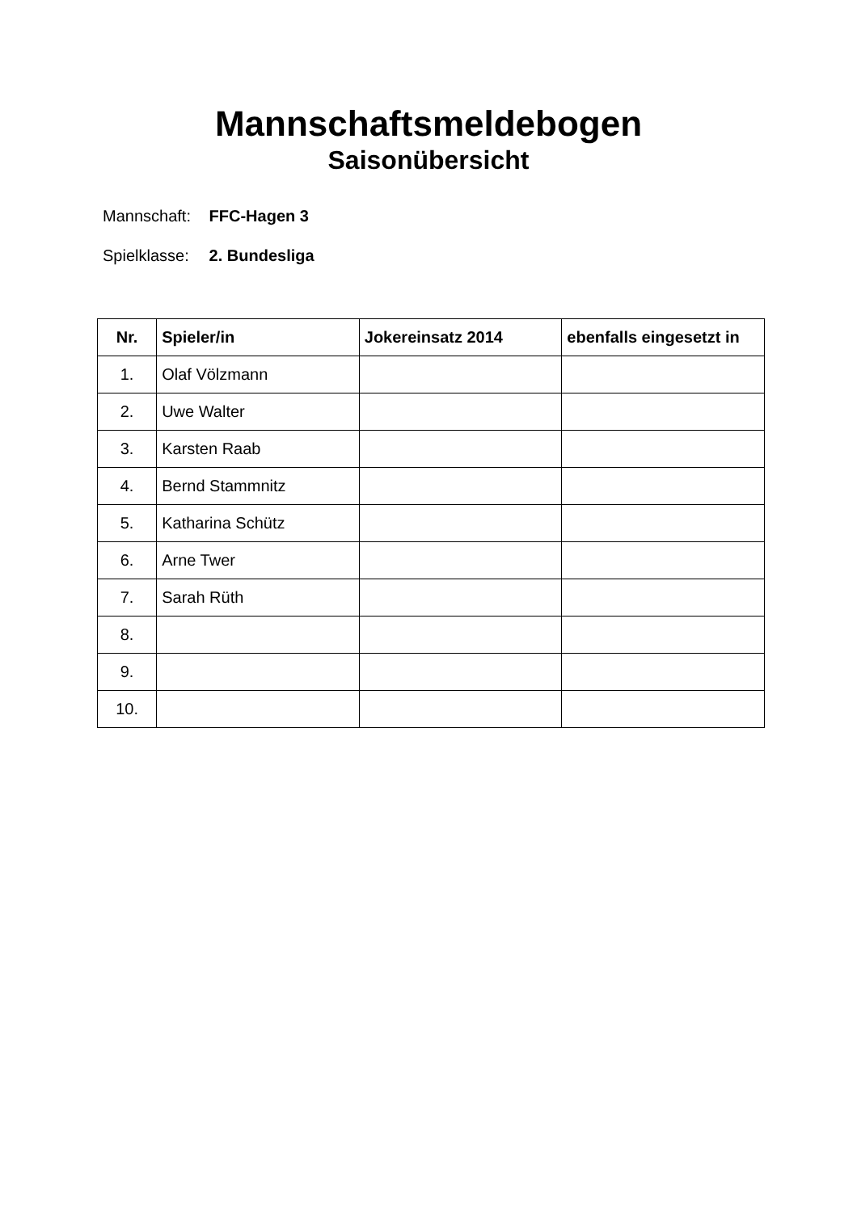Mannschaftsmeldebogen
Saisonübersicht
Mannschaft: FFC-Hagen 3
Spielklasse: 2. Bundesliga
| Nr. | Spieler/in | Jokereinsatz 2014 | ebenfalls eingesetzt in |
| --- | --- | --- | --- |
| 1. | Olaf Völzmann | | |
| 2. | Uwe Walter | | |
| 3. | Karsten Raab | | |
| 4. | Bernd Stammnitz | | |
| 5. | Katharina Schütz | | |
| 6. | Arne Twer | | |
| 7. | Sarah Rüth | | |
| 8. | | | |
| 9. | | | |
| 10. | | | |